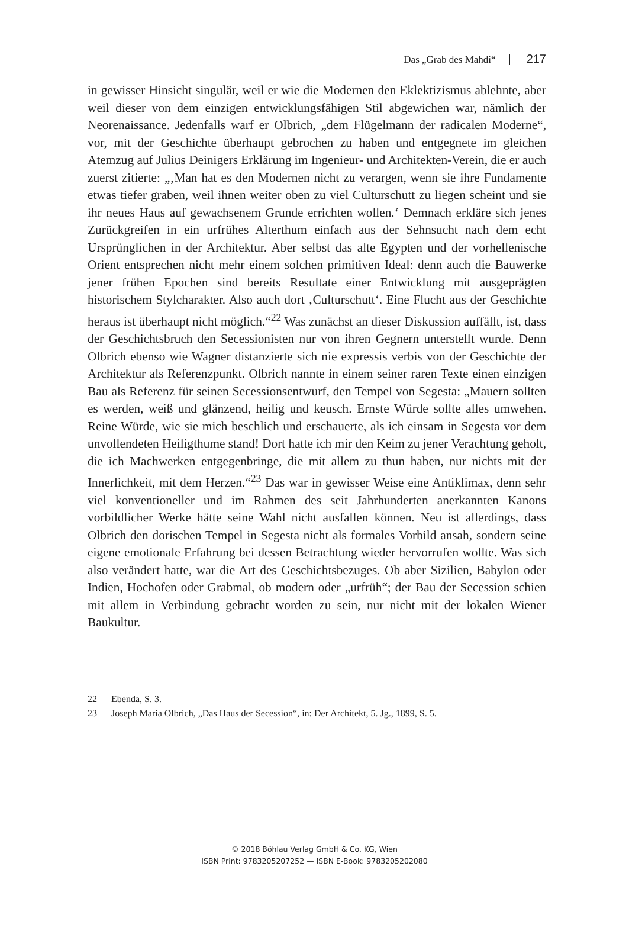Das „Grab des Mahdi“217
in gewisser Hinsicht singulär, weil er wie die Modernen den Eklektizismus ablehnte, aber weil dieser von dem einzigen entwicklungsfähigen Stil abgewichen war, nämlich der Neorenaissance. Jedenfalls warf er Olbrich, „dem Flügelmann der radicalen Moderne“, vor, mit der Geschichte überhaupt gebrochen zu haben und entgegnete im gleichen Atemzug auf Julius Deinigers Erklärung im Ingenieur- und Architekten-Verein, die er auch zuerst zitierte: „‚Man hat es den Modernen nicht zu verargen, wenn sie ihre Fundamente etwas tiefer graben, weil ihnen weiter oben zu viel Culturschutt zu liegen scheint und sie ihr neues Haus auf gewachsenem Grunde errichten wollen.‘ Demnach erkläre sich jenes Zurückgreifen in ein urfrühes Alterthum einfach aus der Sehnsucht nach dem echt Ursprünglichen in der Architektur. Aber selbst das alte Egypten und der vorhellenische Orient entsprechen nicht mehr einem solchen primitiven Ideal: denn auch die Bauwerke jener frühen Epochen sind bereits Resultate einer Entwicklung mit ausgeprägten historischem Stylcharakter. Also auch dort ‚Culturschutt‘. Eine Flucht aus der Geschichte heraus ist überhaupt nicht möglich.“<sup>22</sup> Was zunächst an dieser Diskussion auffällt, ist, dass der Geschichtsbruch den Secessionisten nur von ihren Gegnern unterstellt wurde. Denn Olbrich ebenso wie Wagner distanzierte sich nie expressis verbis von der Geschichte der Architektur als Referenzpunkt. Olbrich nannte in einem seiner raren Texte einen einzigen Bau als Referenz für seinen Secessionsentwurf, den Tempel von Segesta: „Mauern sollten es werden, weiß und glänzend, heilig und keusch. Ernste Würde sollte alles umwehen. Reine Würde, wie sie mich beschlich und erschauerte, als ich einsam in Segesta vor dem unvollendeten Heiligthume stand! Dort hatte ich mir den Keim zu jener Verachtung geholt, die ich Machwerken entgegenbringe, die mit allem zu thun haben, nur nichts mit der Innerlichkeit, mit dem Herzen.“<sup>23</sup> Das war in gewisser Weise eine Antiklimax, denn sehr viel konventioneller und im Rahmen des seit Jahrhunderten anerkannten Kanons vorbildlicher Werke hätte seine Wahl nicht ausfallen können. Neu ist allerdings, dass Olbrich den dorischen Tempel in Segesta nicht als formales Vorbild ansah, sondern seine eigene emotionale Erfahrung bei dessen Betrachtung wieder hervorrufen wollte. Was sich also verändert hatte, war die Art des Geschichtsbezuges. Ob aber Sizilien, Babylon oder Indien, Hochofen oder Grabmal, ob modern oder „urfrüh“; der Bau der Secession schien mit allem in Verbindung gebracht worden zu sein, nur nicht mit der lokalen Wiener Baukultur.
22 Ebenda, S. 3.
23 Joseph Maria Olbrich, „Das Haus der Secession“, in: Der Architekt, 5. Jg., 1899, S. 5.
© 2018 Böhlau Verlag GmbH & Co. KG, Wien
ISBN Print: 9783205207252 — ISBN E-Book: 9783205202080